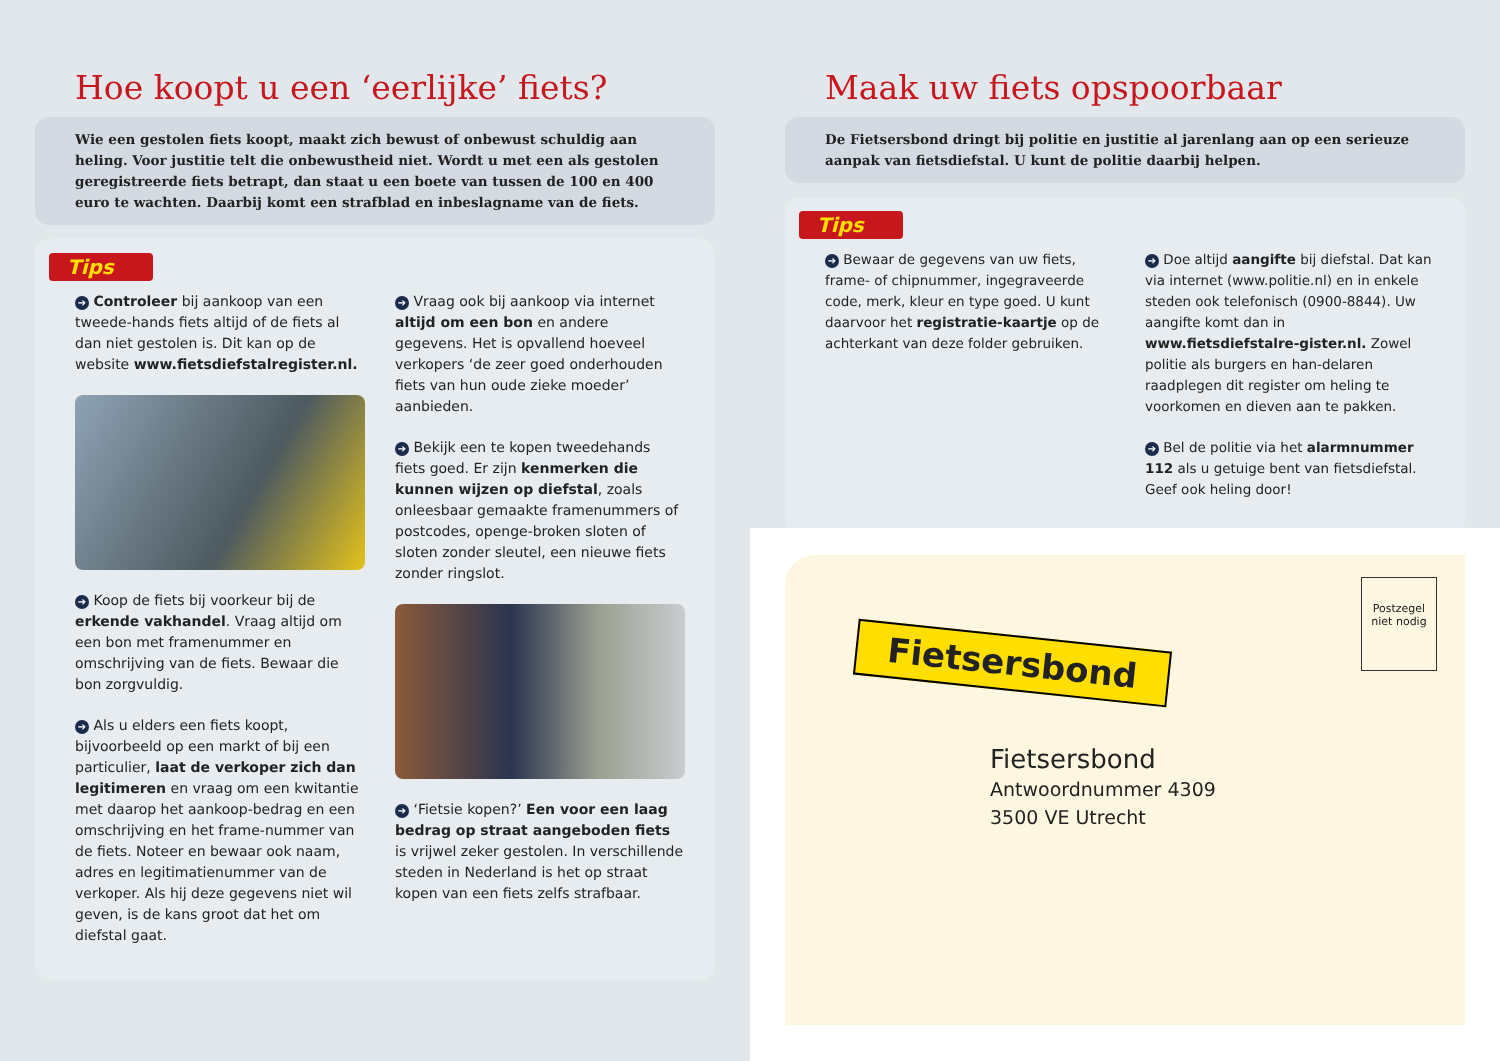Hoe koopt u een ‘eerlijke’ fiets?
Wie een gestolen fiets koopt, maakt zich bewust of onbewust schuldig aan heling. Voor justitie telt die onbewustheid niet. Wordt u met een als gestolen geregistreerde fiets betrapt, dan staat u een boete van tussen de 100 en 400 euro te wachten. Daarbij komt een strafblad en inbeslagname van de fiets.
Tips
➔ Controleer bij aankoop van een tweede-hands fiets altijd of de fiets al dan niet gestolen is. Dit kan op de website www.fietsdiefstalregister.nl.
➔ Koop de fiets bij voorkeur bij de erkende vakhandel. Vraag altijd om een bon met framenummer en omschrijving van de fiets. Bewaar die bon zorgvuldig.
➔ Als u elders een fiets koopt, bijvoorbeeld op een markt of bij een particulier, laat de verkoper zich dan legitimeren en vraag om een kwitantie met daarop het aankoop-bedrag en een omschrijving en het frame-nummer van de fiets. Noteer en bewaar ook naam, adres en legitimatienummer van de verkoper. Als hij deze gegevens niet wil geven, is de kans groot dat het om diefstal gaat.
➔ Vraag ook bij aankoop via internet altijd om een bon en andere gegevens. Het is opvallend hoeveel verkopers ‘de zeer goed onderhouden fiets van hun oude zieke moeder’ aanbieden.
➔ Bekijk een te kopen tweedehands fiets goed. Er zijn kenmerken die kunnen wijzen op diefstal, zoals onleesbaar gemaakte framenummers of postcodes, openge-broken sloten of sloten zonder sleutel, een nieuwe fiets zonder ringslot.
➔ ‘Fietsie kopen?’ Een voor een laag bedrag op straat aangeboden fiets is vrijwel zeker gestolen. In verschillende steden in Nederland is het op straat kopen van een fiets zelfs strafbaar.
Maak uw fiets opspoorbaar
De Fietsersbond dringt bij politie en justitie al jarenlang aan op een serieuze aanpak van fietsdiefstal. U kunt de politie daarbij helpen.
Tips
➔ Bewaar de gegevens van uw fiets, frame- of chipnummer, ingegraveerde code, merk, kleur en type goed. U kunt daarvoor het registratie-kaartje op de achterkant van deze folder gebruiken.
➔ Doe altijd aangifte bij diefstal. Dat kan via internet (www.politie.nl) en in enkele steden ook telefonisch (0900-8844). Uw aangifte komt dan in www.fietsdiefstalre-gister.nl. Zowel politie als burgers en han-delaren raadplegen dit register om heling te voorkomen en dieven aan te pakken.
➔ Bel de politie via het alarmnummer 112 als u getuige bent van fietsdiefstal. Geef ook heling door!
Postzegel niet nodig
Fietsersbond
Fietsersbond
Antwoordnummer 4309
3500 VE Utrecht